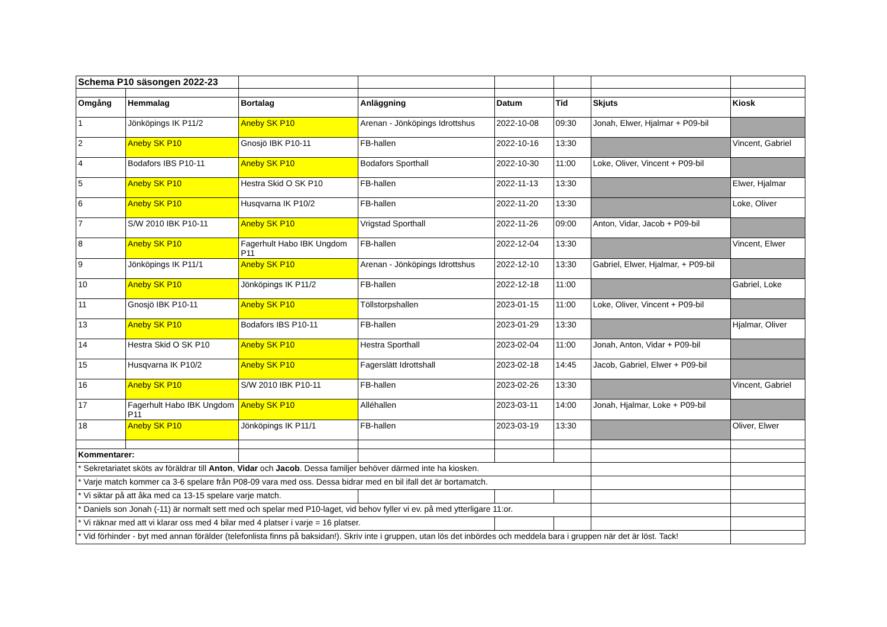| Schema P10 säsongen 2022-23 | | | | | | | |
| Omgång | Hemmalag | Bortalag | Anläggning | Datum | Tid | Skjuts | Kiosk |
| 1 | Jönköpings IK P11/2 | Aneby SK P10 | Arenan - Jönköpings Idrottshus | 2022-10-08 | 09:30 | Jonah, Elwer, Hjalmar + P09-bil | |
| 2 | Aneby SK P10 | Gnosjö IBK P10-11 | FB-hallen | 2022-10-16 | 13:30 | | Vincent, Gabriel |
| 4 | Bodafors IBS P10-11 | Aneby SK P10 | Bodafors Sporthall | 2022-10-30 | 11:00 | Loke, Oliver, Vincent + P09-bil | |
| 5 | Aneby SK P10 | Hestra Skid O SK P10 | FB-hallen | 2022-11-13 | 13:30 | | Elwer, Hjalmar |
| 6 | Aneby SK P10 | Husqvarna IK P10/2 | FB-hallen | 2022-11-20 | 13:30 | | Loke, Oliver |
| 7 | S/W 2010 IBK P10-11 | Aneby SK P10 | Vrigstad Sporthall | 2022-11-26 | 09:00 | Anton, Vidar, Jacob + P09-bil | |
| 8 | Aneby SK P10 | Fagerhult Habo IBK Ungdom P11 | FB-hallen | 2022-12-04 | 13:30 | | Vincent, Elwer |
| 9 | Jönköpings IK P11/1 | Aneby SK P10 | Arenan - Jönköpings Idrottshus | 2022-12-10 | 13:30 | Gabriel, Elwer, Hjalmar, + P09-bil | |
| 10 | Aneby SK P10 | Jönköpings IK P11/2 | FB-hallen | 2022-12-18 | 11:00 | | Gabriel, Loke |
| 11 | Gnosjö IBK P10-11 | Aneby SK P10 | Töllstorpshallen | 2023-01-15 | 11:00 | Loke, Oliver, Vincent + P09-bil | |
| 13 | Aneby SK P10 | Bodafors IBS P10-11 | FB-hallen | 2023-01-29 | 13:30 | | Hjalmar, Oliver |
| 14 | Hestra Skid O SK P10 | Aneby SK P10 | Hestra Sporthall | 2023-02-04 | 11:00 | Jonah, Anton, Vidar + P09-bil | |
| 15 | Husqvarna IK P10/2 | Aneby SK P10 | Fagerslätt Idrottshall | 2023-02-18 | 14:45 | Jacob, Gabriel, Elwer + P09-bil | |
| 16 | Aneby SK P10 | S/W 2010 IBK P10-11 | FB-hallen | 2023-02-26 | 13:30 | | Vincent, Gabriel |
| 17 | Fagerhult Habo IBK Ungdom P11 | Aneby SK P10 | Alléhallen | 2023-03-11 | 14:00 | Jonah, Hjalmar, Loke + P09-bil | |
| 18 | Aneby SK P10 | Jönköpings IK P11/1 | FB-hallen | 2023-03-19 | 13:30 | | Oliver, Elwer |
| Kommentarer: | | | | | | | |
| * Sekretariatet sköts av föräldrar till Anton , Vidar och Jacob . Dessa familjer behöver därmed inte ha kiosken. | | | | | | | |
| * Varje match kommer ca 3-6 spelare från P08-09 vara med oss. Dessa bidrar med en bil ifall det är bortamatch. | | | | | | | |
| * Vi siktar på att åka med ca 13-15 spelare varje match. | | | | | | | |
| * Daniels son Jonah (-11) är normalt sett med och spelar med P10-laget, vid behov fyller vi ev. på med ytterligare 11:or. | | | | | | | |
| * Vi räknar med att vi klarar oss med 4 bilar med 4 platser i varje = 16 platser. | | | | | | | |
| * Vid förhinder - byt med annan förälder (telefonlista finns på baksidan!). Skriv inte i gruppen, utan lös det inbördes och meddela bara i gruppen när det är löst. Tack! | | | | | | | |